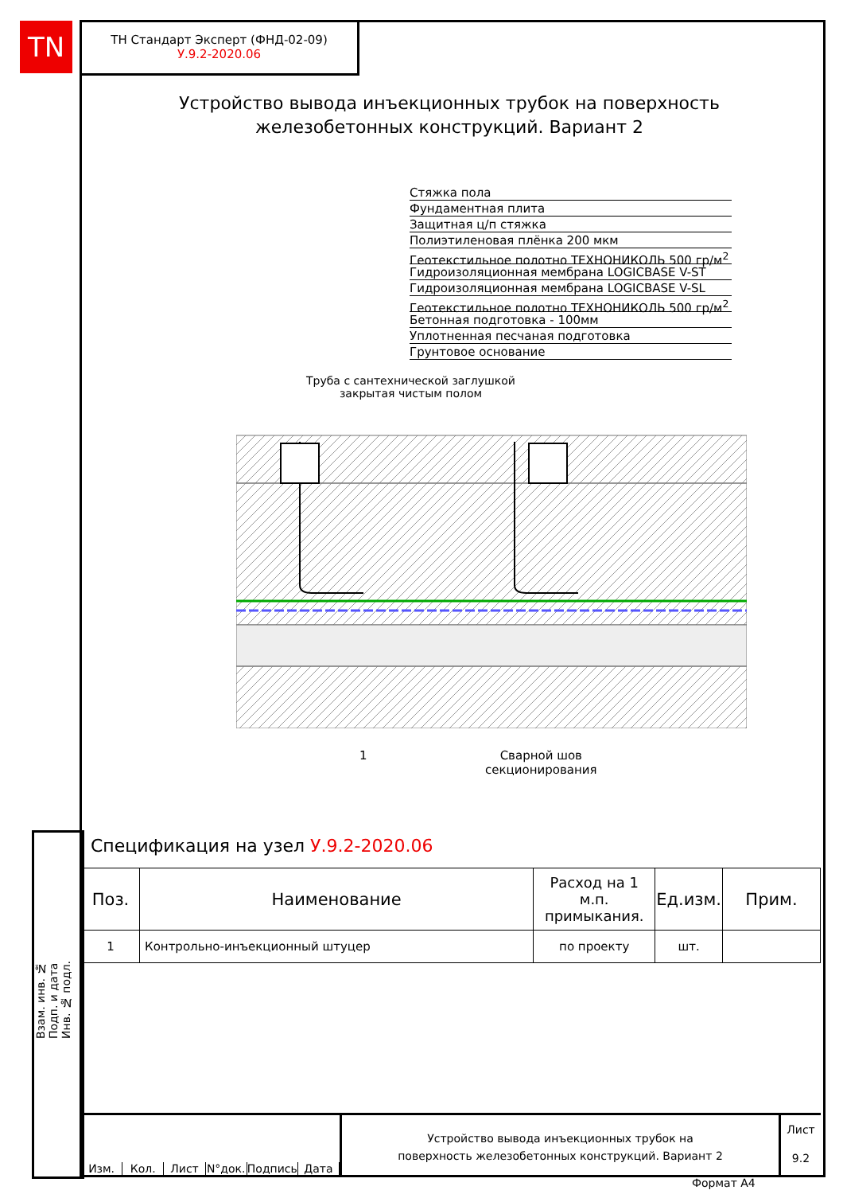TN
ТН Стандарт Эксперт (ФНД-02-09)
У.9.2-2020.06
Устройство вывода инъекционных трубок на поверхность железобетонных конструкций. Вариант 2
Стяжка пола
Фундаментная плита
Защитная ц/п стяжка
Полиэтиленовая плёнка 200 мкм
Геотекстильное полотно ТЕХНОНИКОЛЬ 500 гр/м<sup>2</sup>
Гидроизоляционная мембрана LOGICBASE V-ST
Гидроизоляционная мембрана LOGICBASE V-SL
Геотекстильное полотно ТЕХНОНИКОЛЬ 500 гр/м<sup>2</sup>
Бетонная подготовка - 100мм
Уплотненная песчаная подготовка
Грунтовое основание
Труба с сантехнической заглушкой
закрытая чистым полом
1
Сварной шов
секционирования
Спецификация на узел У.9.2-2020.06
| Поз. | Наименование | Расход на 1 м.п. примыкания. | Ед.изм. | Прим. |
| --- | --- | --- | --- | --- |
| 1 | Контрольно-инъекционный штуцер | по проекту | шт. | |
Взам. инв. №
Подп. и дата
Инв. № подл.
Изм. Кол. Лист N°док. Подпись Дата
Устройство вывода инъекционных трубок на
поверхность железобетонных конструкций. Вариант 2
Лист
9.2
Формат А4